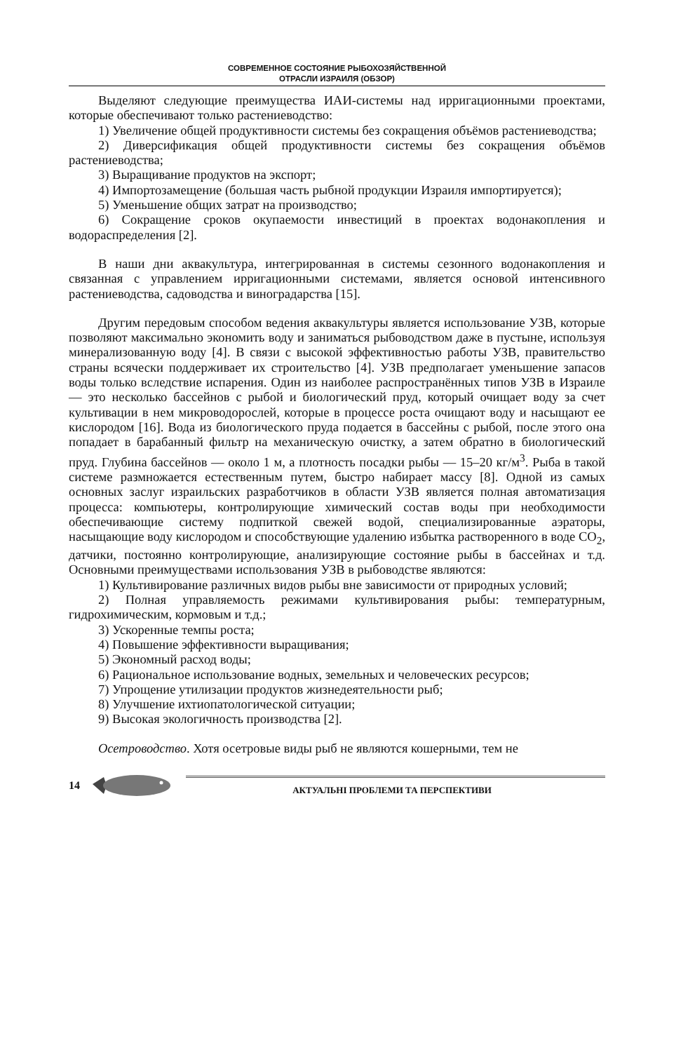СОВРЕМЕННОЕ СОСТОЯНИЕ РЫБОХОЗЯЙСТВЕННОЙ
ОТРАСЛИ ИЗРАИЛЯ (ОБЗОР)
Выделяют следующие преимущества ИАИ-системы над ирригационными проектами, которые обеспечивают только растениеводство:
1) Увеличение общей продуктивности системы без сокращения объёмов растениеводства;
2) Диверсификация общей продуктивности системы без сокращения объёмов растениеводства;
3) Выращивание продуктов на экспорт;
4) Импортозамещение (большая часть рыбной продукции Израиля импортируется);
5) Уменьшение общих затрат на производство;
6) Сокращение сроков окупаемости инвестиций в проектах водонакопления и водораспределения [2].
В наши дни аквакультура, интегрированная в системы сезонного водонакопления и связанная с управлением ирригационными системами, является основой интенсивного растениеводства, садоводства и виноградарства [15].
Другим передовым способом ведения аквакультуры является использование УЗВ, которые позволяют максимально экономить воду и заниматься рыбоводством даже в пустыне, используя минерализованную воду [4]. В связи с высокой эффективностью работы УЗВ, правительство страны всячески поддерживает их строительство [4]. УЗВ предполагает уменьшение запасов воды только вследствие испарения. Один из наиболее распространённых типов УЗВ в Израиле — это несколько бассейнов с рыбой и биологический пруд, который очищает воду за счет культивации в нем микроводорослей, которые в процессе роста очищают воду и насыщают ее кислородом [16]. Вода из биологического пруда подается в бассейны с рыбой, после этого она попадает в барабанный фильтр на механическую очистку, а затем обратно в биологический пруд. Глубина бассейнов — около 1 м, а плотность посадки рыбы — 15–20 кг/м<sup>3</sup>. Рыба в такой системе размножается естественным путем, быстро набирает массу [8]. Одной из самых основных заслуг израильских разработчиков в области УЗВ является полная автоматизация процесса: компьютеры, контролирующие химический состав воды при необходимости обеспечивающие систему подпиткой свежей водой, специализированные аэраторы, насыщающие воду кислородом и способствующие удалению избытка растворенного в воде CO<sub>2</sub>, датчики, постоянно контролирующие, анализирующие состояние рыбы в бассейнах и т.д. Основными преимуществами использования УЗВ в рыбоводстве являются:
1) Культивирование различных видов рыбы вне зависимости от природных условий;
2) Полная управляемость режимами культивирования рыбы: температурным, гидрохимическим, кормовым и т.д.;
3) Ускоренные темпы роста;
4) Повышение эффективности выращивания;
5) Экономный расход воды;
6) Рациональное использование водных, земельных и человеческих ресурсов;
7) Упрощение утилизации продуктов жизнедеятельности рыб;
8) Улучшение ихтиопатологической ситуации;
9) Высокая экологичность производства [2].
Осетроводство. Хотя осетровые виды рыб не являются кошерными, тем не
14
АКТУАЛЬНІ ПРОБЛЕМИ ТА ПЕРСПЕКТИВИ